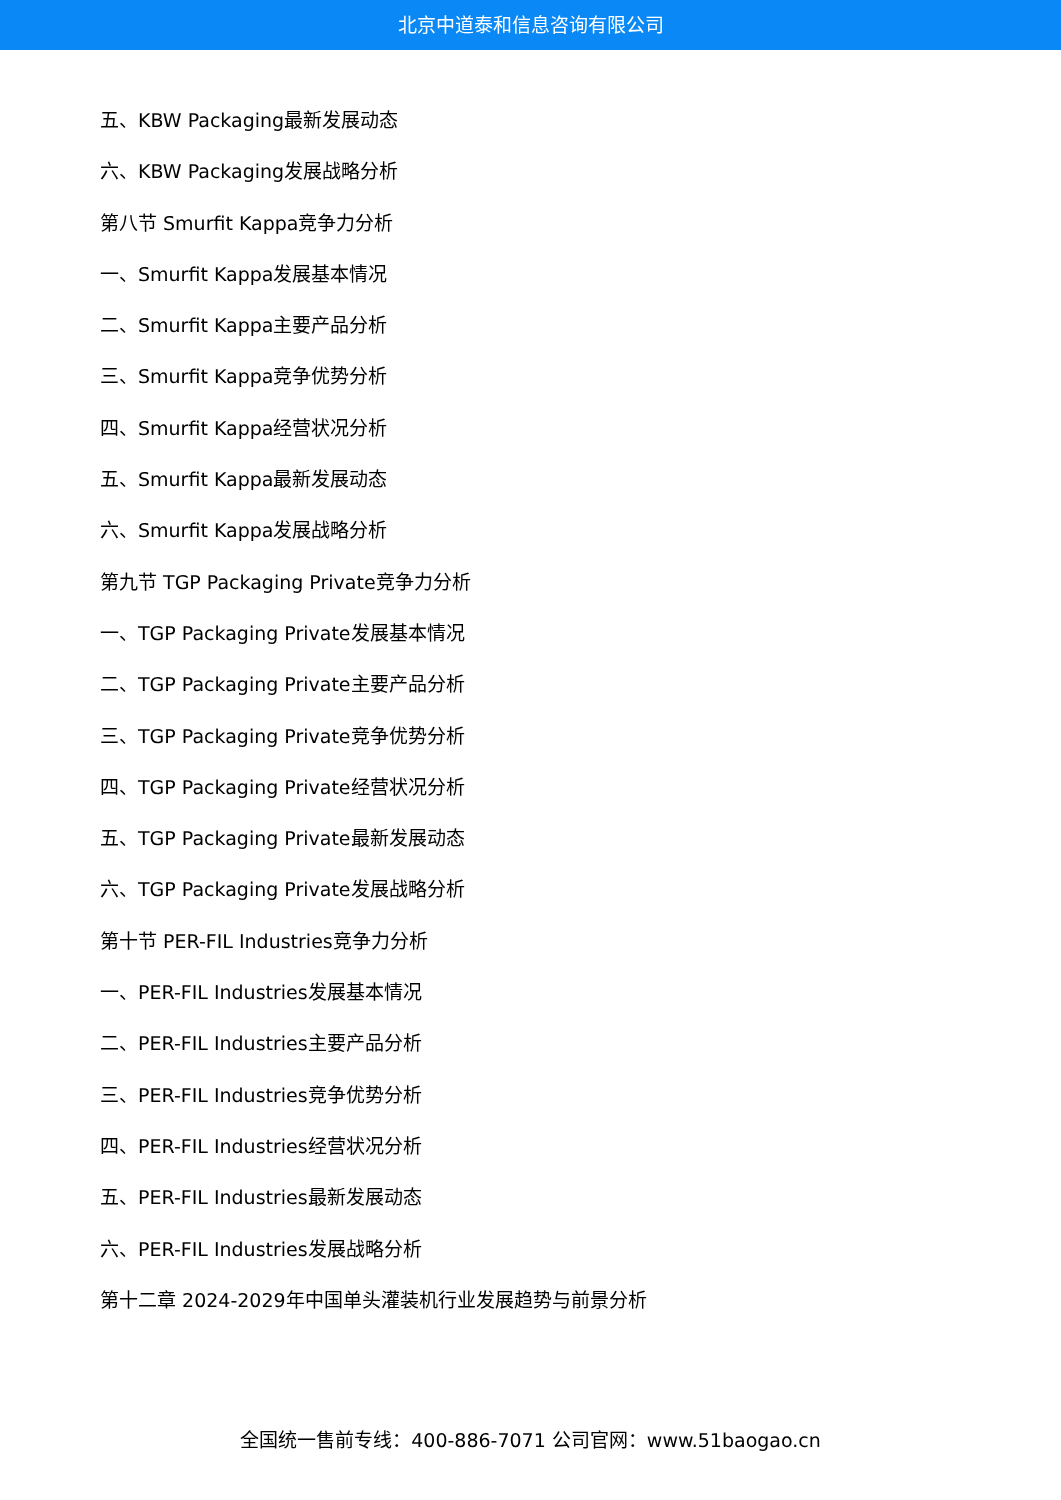北京中道泰和信息咨询有限公司
五、KBW Packaging最新发展动态
六、KBW Packaging发展战略分析
第八节 Smurfit Kappa竞争力分析
一、Smurfit Kappa发展基本情况
二、Smurfit Kappa主要产品分析
三、Smurfit Kappa竞争优势分析
四、Smurfit Kappa经营状况分析
五、Smurfit Kappa最新发展动态
六、Smurfit Kappa发展战略分析
第九节 TGP Packaging Private竞争力分析
一、TGP Packaging Private发展基本情况
二、TGP Packaging Private主要产品分析
三、TGP Packaging Private竞争优势分析
四、TGP Packaging Private经营状况分析
五、TGP Packaging Private最新发展动态
六、TGP Packaging Private发展战略分析
第十节 PER-FIL Industries竞争力分析
一、PER-FIL Industries发展基本情况
二、PER-FIL Industries主要产品分析
三、PER-FIL Industries竞争优势分析
四、PER-FIL Industries经营状况分析
五、PER-FIL Industries最新发展动态
六、PER-FIL Industries发展战略分析
第十二章 2024-2029年中国单头灌装机行业发展趋势与前景分析
全国统一售前专线：400-886-7071 公司官网：www.51baogao.cn